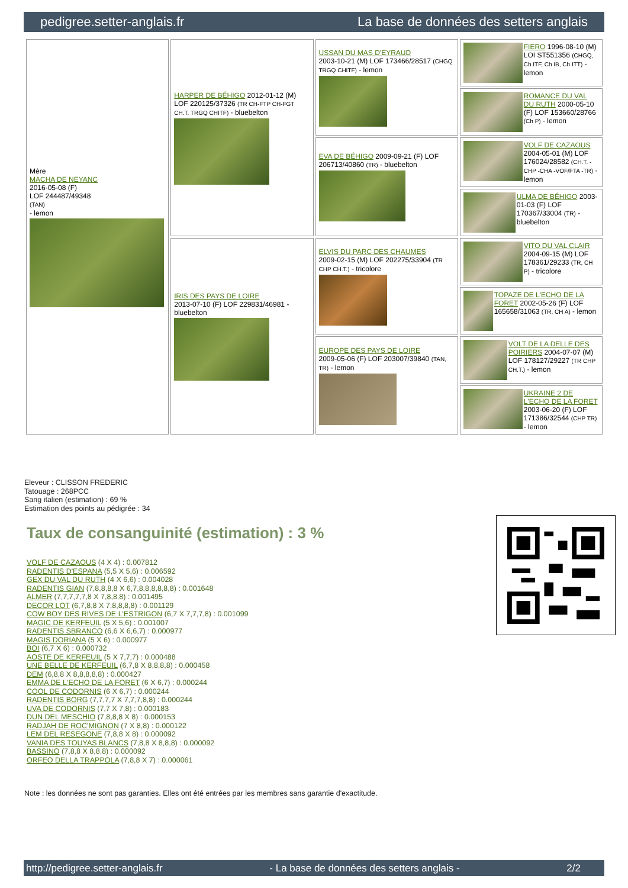pedigree.setter-anglais.fr La base de données des setters anglais
| Mère MACHA DE NEYANC 2016-05-08 (F) LOF 244487/49348 (TAN) - lemon | HARPER DE BÉHIGO 2012-01-12 (M) LOF 220125/37326 (TR CH-FTP CH-FGT CH.T. TRGQ CHITF) - bluebelton | USSAN DU MAS D'EYRAUD 2003-10-21 (M) LOF 173466/28517 (CHGQ TRGQ CHITF) - lemon | FIERO 1996-08-10 (M) LOI ST551356 (CHGQ, Ch ITF, Ch IB, Ch ITT) - lemon |
| | | | ROMANCE DU VAL DU RUTH 2000-05-10 (F) LOF 153660/28766 (Ch P) - lemon |
| | | EVA DE BÉHIGO 2009-09-21 (F) LOF 206713/40860 (TR) - bluebelton | VOLF DE CAZAOUS 2004-05-01 (M) LOF 176024/28582 (CH.T. -CHP -CHA -VOF/FTA -TR) - lemon |
| | | | ULMA DE BÉHIGO 2003-01-03 (F) LOF 170367/33004 (TR) - bluebelton |
| | IRIS DES PAYS DE LOIRE 2013-07-10 (F) LOF 229831/46981 - bluebelton | ELVIS DU PARC DES CHAUMES 2009-02-15 (M) LOF 202275/33904 (TR CHP CH.T.) - tricolore | VITO DU VAL CLAIR 2004-09-15 (M) LOF 178361/29233 (TR, CH P) - tricolore |
| | | | TOPAZE DE L'ECHO DE LA FORET 2002-05-26 (F) LOF 165658/31063 (TR, CH A) - lemon |
| | | EUROPE DES PAYS DE LOIRE 2009-05-06 (F) LOF 203007/39840 (TAN, TR) - lemon | VOLT DE LA DELLE DES POIRIERS 2004-07-07 (M) LOF 178127/29227 (TR CHP CH.T.) - lemon |
| | | | UKRAINE 2 DE L'ECHO DE LA FORET 2003-06-20 (F) LOF 171386/32544 (CHP TR) - lemon |
Eleveur : CLISSON FREDERIC
Tatouage : 268PCC
Sang italien (estimation) : 69 %
Estimation des points au pédigrée : 34
Taux de consanguinité (estimation) : 3 %
VOLF DE CAZAOUS (4 X 4) : 0.007812
RADENTIS D'ESPANA (5,5 X 5,6) : 0.006592
GEX DU VAL DU RUTH (4 X 6,6) : 0.004028
RADENTIS GIAN (7,8,8,8,8 X 6,7,8,8,8,8,8,8) : 0.001648
ALMER (7,7,7,7,7,8 X 7,8,8,8) : 0.001495
DECOR LOT (6,7,8,8 X 7,8,8,8,8) : 0.001129
COW BOY DES RIVES DE L'ESTRIGON (6,7 X 7,7,7,8) : 0.001099
MAGIC DE KERFEUIL (5 X 5,6) : 0.001007
RADENTIS SBRANCO (6,6 X 6,6,7) : 0.000977
MAGIS DORIANA (5 X 6) : 0.000977
BOI (6,7 X 6) : 0.000732
AOSTE DE KERFEUIL (5 X 7,7,7) : 0.000488
UNE BELLE DE KERFEUIL (6,7,8 X 8,8,8,8) : 0.000458
DEM (6,8,8 X 8,8,8,8,8) : 0.000427
EMMA DE L'ECHO DE LA FORET (6 X 6,7) : 0.000244
COOL DE CODORNIS (6 X 6,7) : 0.000244
RADENTIS BORG (7,7,7,7 X 7,7,7,8,8) : 0.000244
UVA DE CODORNIS (7,7 X 7,8) : 0.000183
DUN DEL MESCHIO (7,8,8,8 X 8) : 0.000153
RADJAH DE ROC'MIGNON (7 X 8,8) : 0.000122
LEM DEL RESEGONE (7,8,8 X 8) : 0.000092
VANIA DES TOUYAS BLANCS (7,8,8 X 8,8,8) : 0.000092
BASSINO (7,8,8 X 8,8,8) : 0.000092
ORFEO DELLA TRAPPOLA (7,8,8 X 7) : 0.000061
Note : les données ne sont pas garanties. Elles ont été entrées par les membres sans garantie d'exactitude.
http://pedigree.setter-anglais.fr - La base de données des setters anglais - 2/2